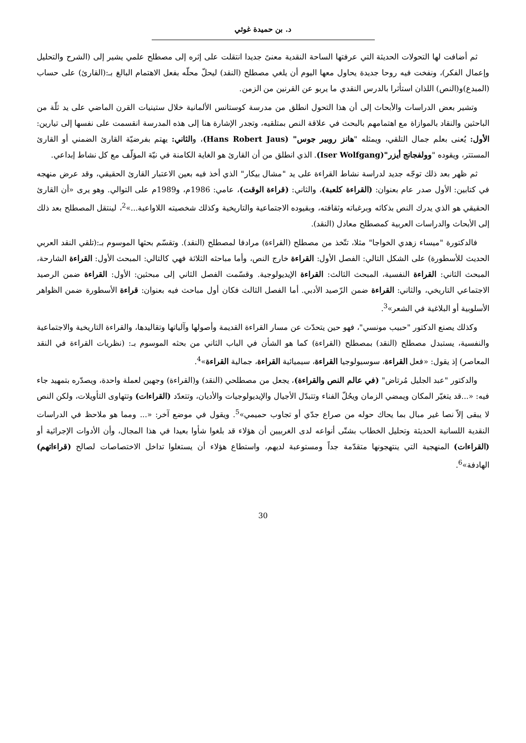د. بن حميدة غوثي
ثم أضافت لها التحولات الحديثة التي عرفتها الساحة النقدية معنىً جديدا انتقلت على إثره إلى مصطلح علمي يشير إلى (الشرح والتحليل وإعمال الفكر)، ونفخت فيه روحا جديدة يحاول معها اليوم أن يلغي مصطلح (النقد) ليحلّ محلّه بفعل الاهتمام البالغ بـ:(القارئ) على حساب (المبدع)و(النص) اللذان استأثرا بالدرس النقدي ما يربو عن القرنين من الزمن.
وتشير بعض الدراسات والأبحاث إلى أن هذا التحول انطلق من مدرسة كوستانس الألمانية خلال ستينيات القرن الماضي على يد ثلّة من الباحثين والنقاد بالموازاة مع اهتمامهم بالبحث في علاقة النص بمتلقيه، وتجدر الإشارة هنا إلى هذه المدرسة انقسمت على نفسها إلى تيارين: الأول: يُعنى بعلم جمال التلقي، ويمثله "هانز روبير جوس" (Hans Robert Jaus)، والثاني: يهتم بفرضيّة القارئ الضمني أو القارئ المستتر، ويقوده "وولفجانج أيزر"(Iser Wolfgang). الذي انطلق من أن القارئ هو الغاية الكامنة في نيّة المؤلّف مع كل نشاط إبداعي.
ثم ظهر بعد ذلك توجّه جديد لدراسة نشاط القراءة على يد "مشال بيكار" الذي أخذ فيه بعين الاعتبار القارئ الحقيقي، وقد عرض منهجه في كتابين: الأول صدر عام بعنوان: (القراءة كلعبة)، والثاني: (قراءة الوقت)، عامي: 1986م، و1989م على التوالي. وهو يرى «أن القارئ الحقيقي هو الذي يدرك النص بذكائه وبرغباته وثقافته، وبقيوده الاجتماعية والتاريخية وكذلك شخصيته اللاواعية...»<sup>2</sup>، لينتقل المصطلح بعد ذلك إلى الأبحاث والدراسات العربية كمصطلح معادل (النقد).
فالدكتورة "ميساء زهدي الخواجا" مثلا، تتّخذ من مصطلح (القراءة) مرادفا لمصطلح (النقد). وتقسّم بحثها الموسوم بـ:(تلقي النقد العربي الحديث للأسطورة) على الشكل التالي: الفصل الأول: القراءة خارج النص، وأما مباحثه الثلاثة فهي كالتالي: المبحث الأول: القراءة الشارحة، المبحث الثاني: القراءة النفسية، المبحث الثالث: القراءة الإيديولوجية. وقسّمت الفصل الثاني إلى مبحثين: الأول: القراءة ضمن الرصيد الاجتماعي التاريخي، والثاني: القراءة ضمن الرّصيد الأدبي. أما الفصل الثالث فكان أول مباحث فيه بعنوان: قراءة الأسطورة ضمن الظواهر الأسلوبية أو البلاغية في الشعر»<sup>3</sup>.
وكذلك يصنع الدكتور "حبيب مونسي"، فهو حين يتحدّث عن مسار القراءة القديمة وأصولها وآلياتها وتقاليدها، والقراءة التاريخية والاجتماعية والنفسية، يستبدل مصطلح (النقد) بمصطلح (القراءة) كما هو الشأن في الباب الثاني من بحثه الموسوم بـ: (نظريات القراءة في النقد المعاصر) إذ يقول: «فعل القراءة، سوسيولوجيا القراءة، سيميائية القراءة، جمالية القراءة»<sup>4</sup>.
والدكتور "عبد الجليل مُرتاض" (في عالم النص والقراءة)، يجعل من مصطلحي (النقد) و(القراءة) وجهين لعملة واحدة، ويصدّره بتمهيد جاء فيه: «...قد يتغيّر المكان ويمضي الزمان ويحُلّ الفناء وتتبدّل الأجيال والإيديولوجيات والأديان، وتتعدّد (القراءات) وتتهاوى التأويلات، ولكن النص لا يبقى إلاّ نصا غير مبال بما يحاك حوله من صراع جدّي أو تجاوب حميمي»<sup>5</sup>. ويقول في موضع آخر: «... ومما هو ملاحظ في الدراسات النقدية اللسانية الحديثة وتحليل الخطاب بشتّى أنواعه لدى الغربيين أن هؤلاء قد بلغوا شأوا بعيدا في هذا المجال، وأن الأدوات الإجرائية أو (القراءات) المنهجية التي ينتهجونها متقدّمة جداً ومستوعبة لديهم، واستطاع هؤلاء أن يستغلوا تداخل الاختصاصات لصالح (قراءاتهم) الهادفة»<sup>6</sup>.
30